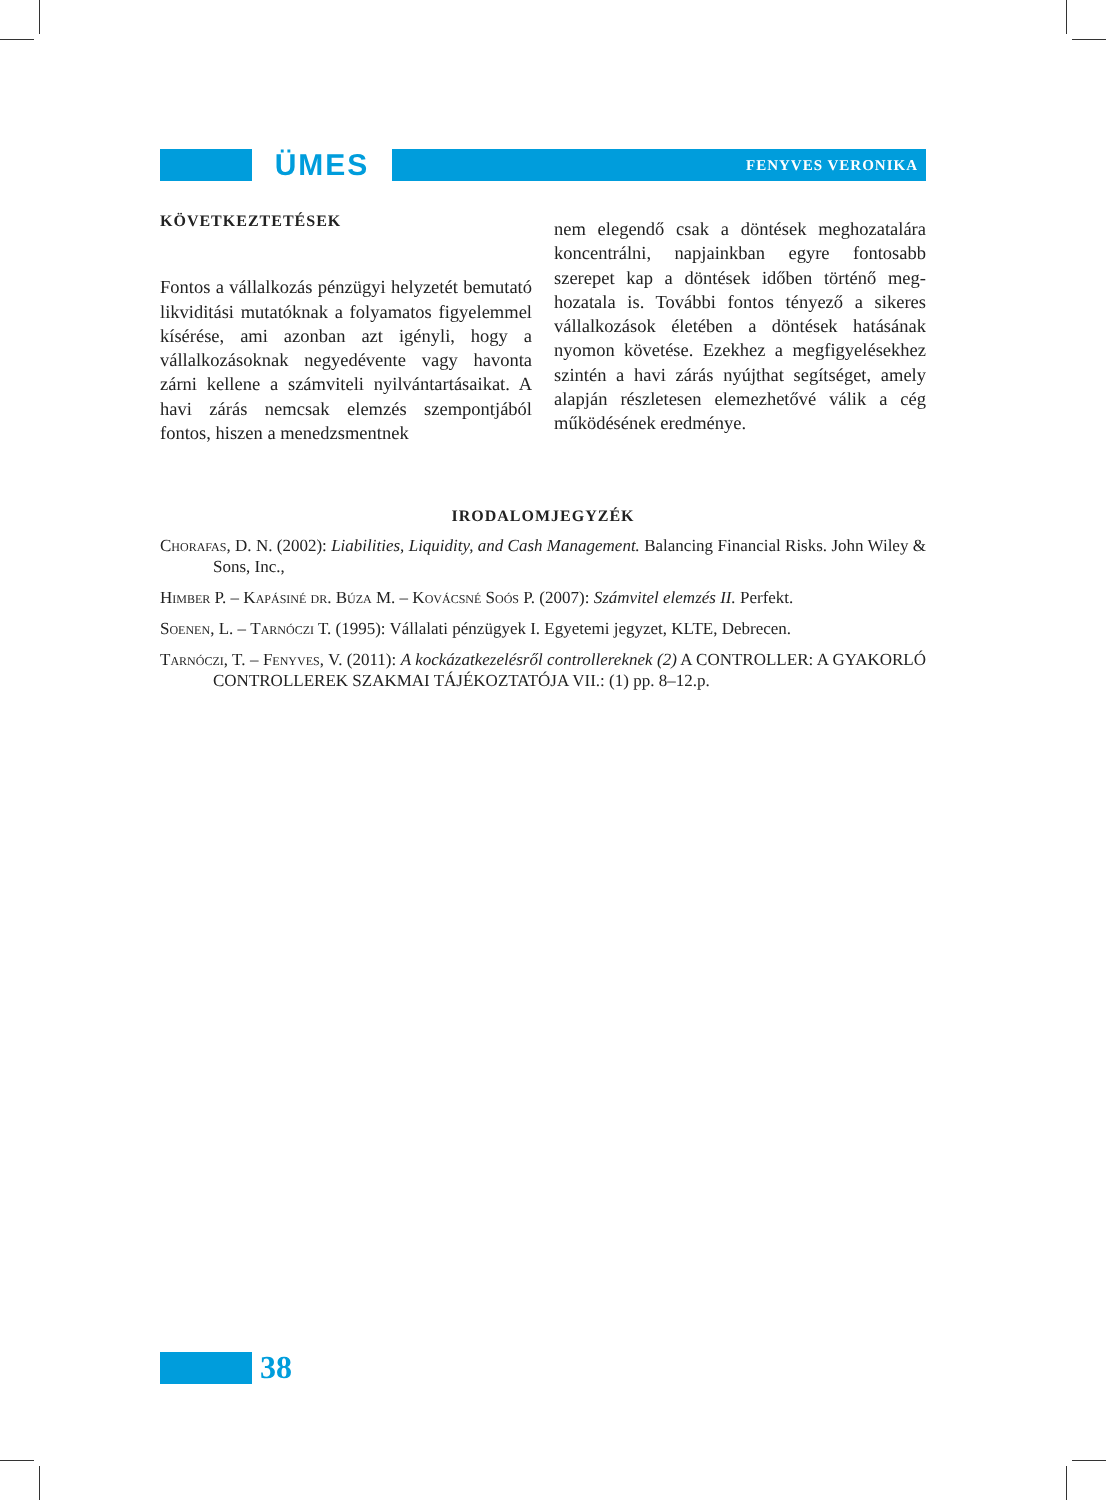ÜMES
FENYVES VERONIKA
KÖVETKEZTETÉSEK
Fontos a vállalkozás pénzügyi helyzetét bemutató likviditási mutatóknak a folyamatos figyelemmel kísérése, ami azonban azt igényli, hogy a vállalkozásoknak negyedévente vagy havonta zárni kellene a számviteli nyilvántar­tásaikat. A havi zárás nemcsak elemzés szem­pontjából fontos, hiszen a menedzsmentnek
nem elegendő csak a döntések meghozatalára koncentrálni, napjainkban egyre fontosabb szerepet kap a döntések időben történő meg­hozatala is. További fontos tényező a sikeres vállalkozások életében a döntések hatásának nyomon követése. Ezekhez a megfigyelések­hez szintén a havi zárás nyújthat segítséget, amely alapján részletesen elemezhetővé válik a cég működésének eredménye.
IRODALOMJEGYZÉK
Chorafas, D. N. (2002): Liabilities, Liquidity, and Cash Management. Balancing Financial Risks. John Wiley & Sons, Inc.,
Himber P. – Kapásiné dr. Búza M. – Kovácsné Soós P. (2007): Számvitel elemzés II. Perfekt.
Soenen, L. – Tarnóczi T. (1995): Vállalati pénzügyek I. Egyetemi jegyzet, KLTE, Debrecen.
Tarnóczi, T. – Fenyves, V. (2011): A kockázatkezelésről controllereknek (2) A CONTROLLER: A GYAKORLÓ CONTROLLEREK SZAKMAI TÁJÉKOZTATÓJA VII.: (1) pp. 8–12.p.
38